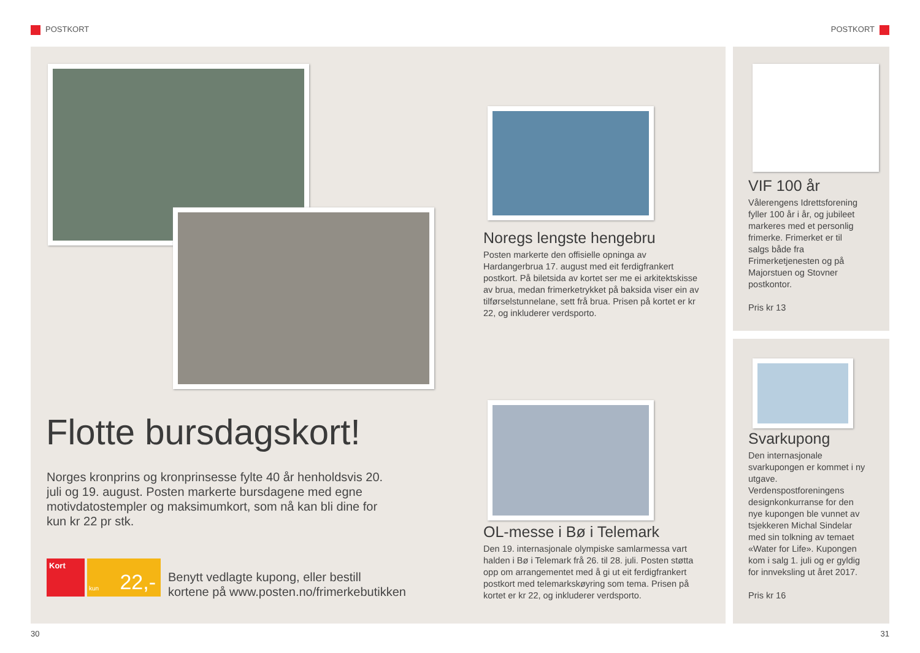POSTKORT POSTKORT
Flotte bursdagskort!
Norges kronprins og kronprinsesse fylte 40 år henholdsvis 20. juli og 19. august. Posten markerte bursdagene med egne motivdatostempler og maksimumkort, som nå kan bli dine for kun kr 22 pr stk.
Kort kun 22,-
Benytt vedlagte kupong, eller bestill
kortene på www.posten.no/frimerkebutikken
Noregs lengste hengebru
Posten markerte den offisielle opninga av Hardangerbrua 17. august med eit ferdigfrankert postkort. På biletsida av kortet ser me ei arkitektskisse av brua, medan frimerketrykket på baksida viser ein av tilførselstunnelane, sett frå brua. Prisen på kortet er kr 22, og inkluderer verdsporto.
OL-messe i Bø i Telemark
Den 19. internasjonale olympiske samlarmessa vart halden i Bø i Telemark frå 26. til 28. juli. Posten støtta opp om arrangementet med å gi ut eit ferdigfrankert postkort med telemarkskøyring som tema. Prisen på kortet er kr 22, og inkluderer verdsporto.
VIF 100 år
Vålerengens Idrettsforening fyller 100 år i år, og jubileet markeres med et personlig frimerke. Frimerket er til salgs både fra Frimerketjenesten og på Majorstuen og Stovner postkontor.
Pris kr 13
Svarkupong
Den internasjonale svarkupongen er kommet i ny utgave. Verdenspostforeningens designkonkurranse for den nye kupongen ble vunnet av tsjekkeren Michal Sindelar med sin tolkning av temaet «Water for Life». Kupongen kom i salg 1. juli og er gyldig for innveksling ut året 2017.
Pris kr 16
30 31